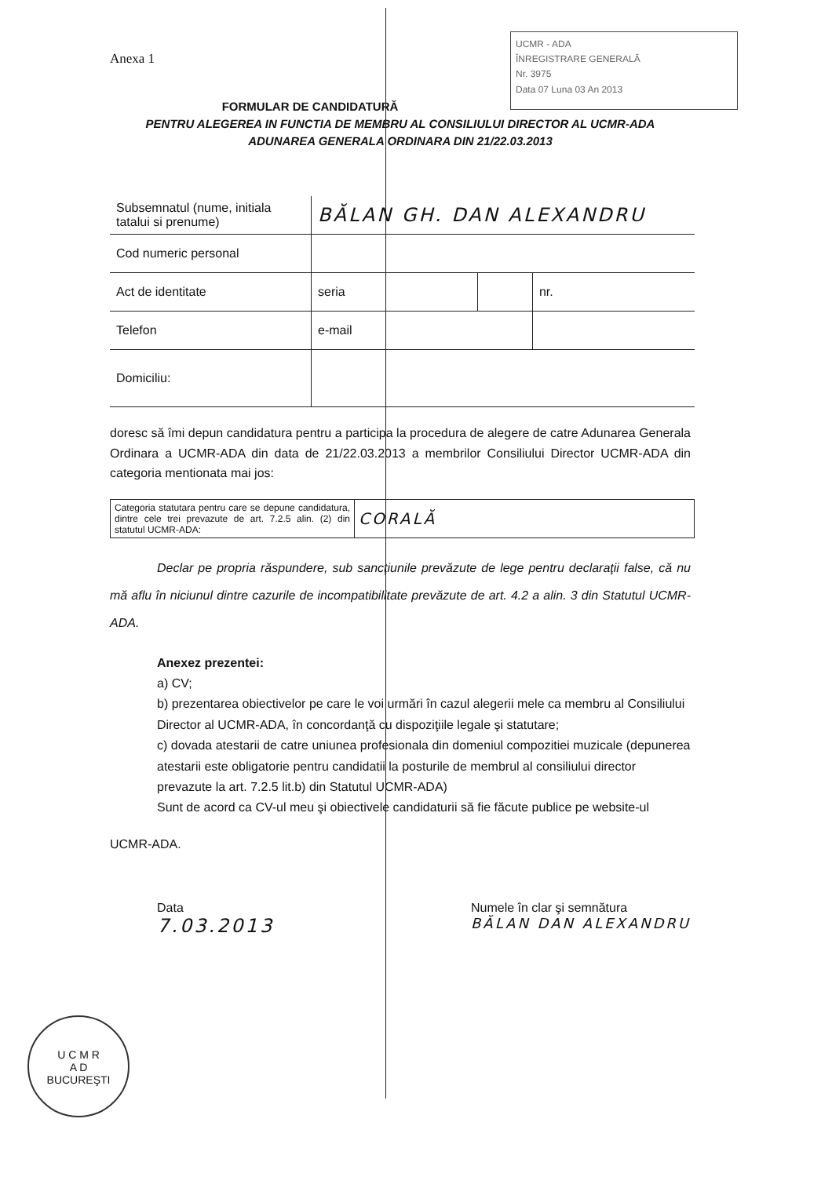UCMR - ADA
ÎNREGISTRARE GENERALĂ
Nr. 3975
Data 07 Luna 03 An 2013
Anexa 1
FORMULAR DE CANDIDATURĂ
PENTRU ALEGEREA IN FUNCTIA DE MEMBRU AL CONSILIULUI DIRECTOR AL UCMR-ADA
ADUNAREA GENERALA ORDINARA DIN 21/22.03.2013
| Subsemnatul (nume, initiala tatalui si prenume) | BĂLAN GH. DAN ALEXANDRU | | | |
| Cod numeric personal | | | | |
| Act de identitate | seria | | nr. | |
| Telefon | e-mail | | | |
| Domiciliu: | | | | |
doresc să îmi depun candidatura pentru a participa la procedura de alegere de catre Adunarea Generala Ordinara a UCMR-ADA din data de 21/22.03.2013 a membrilor Consiliului Director UCMR-ADA din categoria mentionata mai jos:
| Categoria statutara pentru care se depune candidatura, dintre cele trei prevazute de art. 7.2.5 alin. (2) din statutul UCMR-ADA: | CORALĂ |
Declar pe propria răspundere, sub sancţiunile prevăzute de lege pentru declaraţii false, că nu mă aflu în niciunul dintre cazurile de incompatibilitate prevăzute de art. 4.2 a alin. 3 din Statutul UCMR-ADA.
Anexez prezentei:
a) CV;
b) prezentarea obiectivelor pe care le voi urmări în cazul alegerii mele ca membru al Consiliului Director al UCMR-ADA, în concordanţă cu dispoziţiile legale şi statutare;
c) dovada atestarii de catre uniunea profesionala din domeniul compozitiei muzicale (depunerea atestarii este obligatorie pentru candidatii la posturile de membrul al consiliului director prevazute la art. 7.2.5 lit.b) din Statutul UCMR-ADA)
Sunt de acord ca CV-ul meu şi obiectivele candidaturii să fie făcute publice pe website-ul
UCMR-ADA.
Data
7.03.2013
Numele în clar şi semnătura
BĂLAN DAN ALEXANDRU
U C M R
A D
BUCUREŞTI